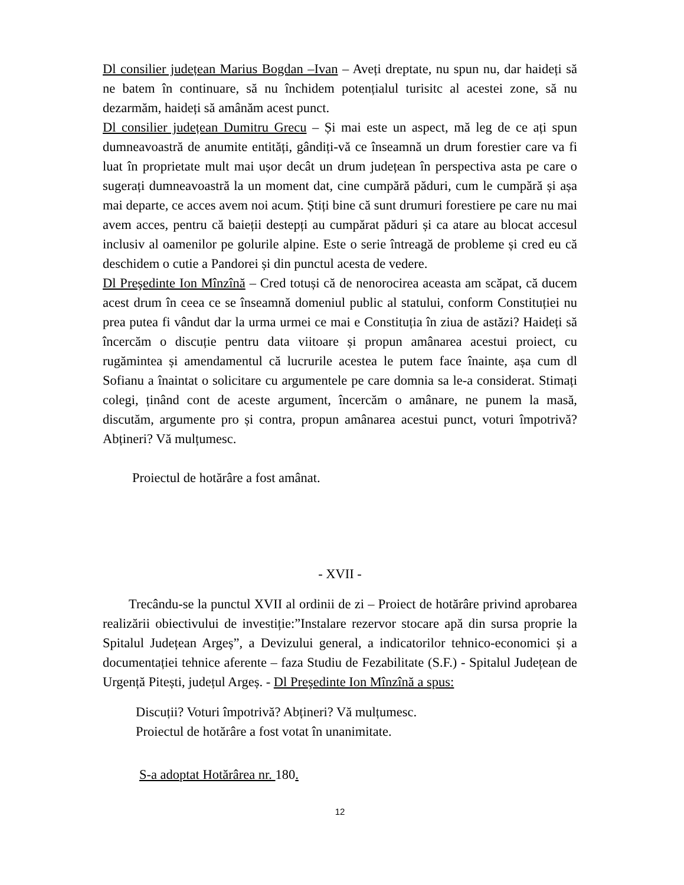Dl consilier județean Marius Bogdan –Ivan – Aveți dreptate, nu spun nu, dar haideți să ne batem în continuare, să nu închidem potențialul turisitc al acestei zone, să nu dezarmăm, haideți să amânăm acest punct.
Dl consilier județean Dumitru Grecu – Și mai este un aspect, mă leg de ce ați spun dumneavoastră de anumite entități, gândiți-vă ce înseamnă un drum forestier care va fi luat în proprietate mult mai ușor decât un drum județean în perspectiva asta pe care o sugerați dumneavoastră la un moment dat, cine cumpără păduri, cum le cumpără și așa mai departe, ce acces avem noi acum. Știți bine că sunt drumuri forestiere pe care nu mai avem acces, pentru că baieții destepți au cumpărat păduri și ca atare au blocat accesul inclusiv al oamenilor pe golurile alpine. Este o serie întreagă de probleme și cred eu că deschidem o cutie a Pandorei și din punctul acesta de vedere.
Dl Preşedinte Ion Mînzînă – Cred totuși că de nenorocirea aceasta am scăpat, că ducem acest drum în ceea ce se înseamnă domeniul public al statului, conform Constituției nu prea putea fi vândut dar la urma urmei ce mai e Constituția în ziua de astăzi? Haideți să încercăm o discuție pentru data viitoare și propun amânarea acestui proiect, cu rugămintea și amendamentul că lucrurile acestea le putem face înainte, așa cum dl Sofianu a înaintat o solicitare cu argumentele pe care domnia sa le-a considerat. Stimați colegi, ținând cont de aceste argument, încercăm o amânare, ne punem la masă, discutăm, argumente pro și contra, propun amânarea acestui punct, voturi împotrivă? Abțineri? Vă mulțumesc.
Proiectul de hotărâre a fost amânat.
- XVII -
Trecându-se la punctul XVII al ordinii de zi – Proiect de hotărâre privind aprobarea realizării obiectivului de investiție:”Instalare rezervor stocare apă din sursa proprie la Spitalul Județean Argeș”, a Devizului general, a indicatorilor tehnico-economici și a documentației tehnice aferente – faza Studiu de Fezabilitate (S.F.) - Spitalul Județean de Urgență Pitești, județul Argeș. - Dl Preşedinte Ion Mînzînă a spus:
Discuții? Voturi împotrivă? Abțineri? Vă mulțumesc.
Proiectul de hotărâre a fost votat în unanimitate.
S-a adoptat Hotărârea nr. 180.
12